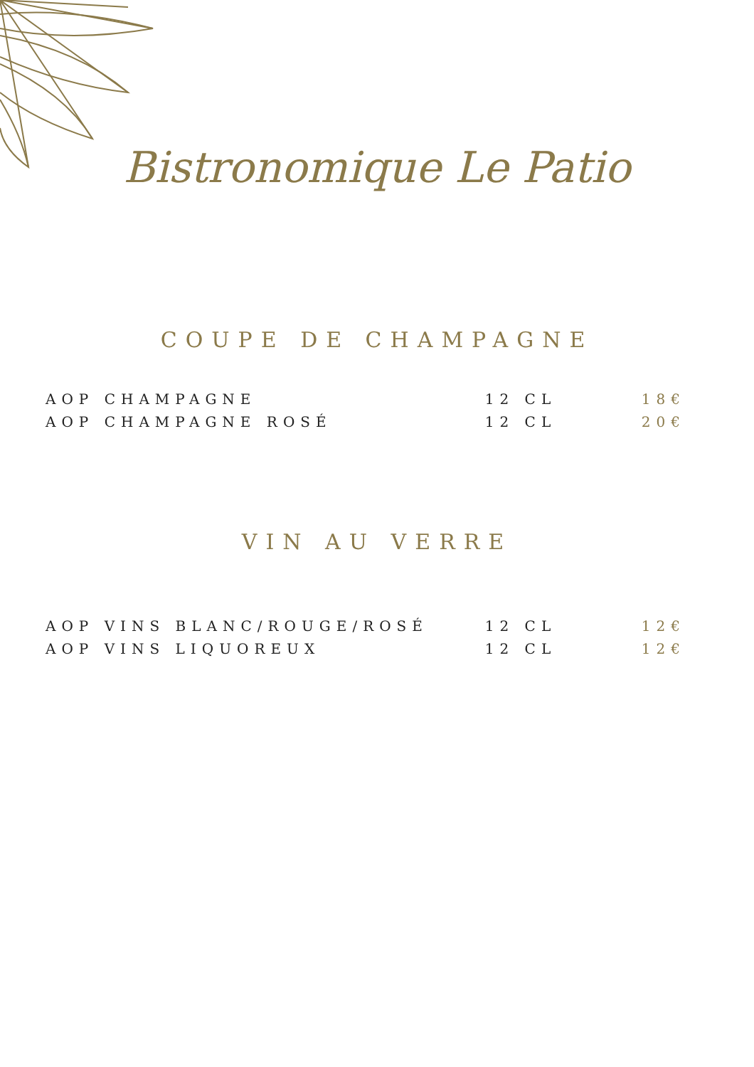Bistronomique Le Patio
COUPE DE CHAMPAGNE
| AOP CHAMPAGNE | 12 CL | 18€ |
| AOP CHAMPAGNE ROSÉ | 12 CL | 20€ |
VIN AU VERRE
| AOP VINS BLANC/ROUGE/ROSÉ | 12 CL | 12€ |
| AOP VINS LIQUOREUX | 12 CL | 12€ |